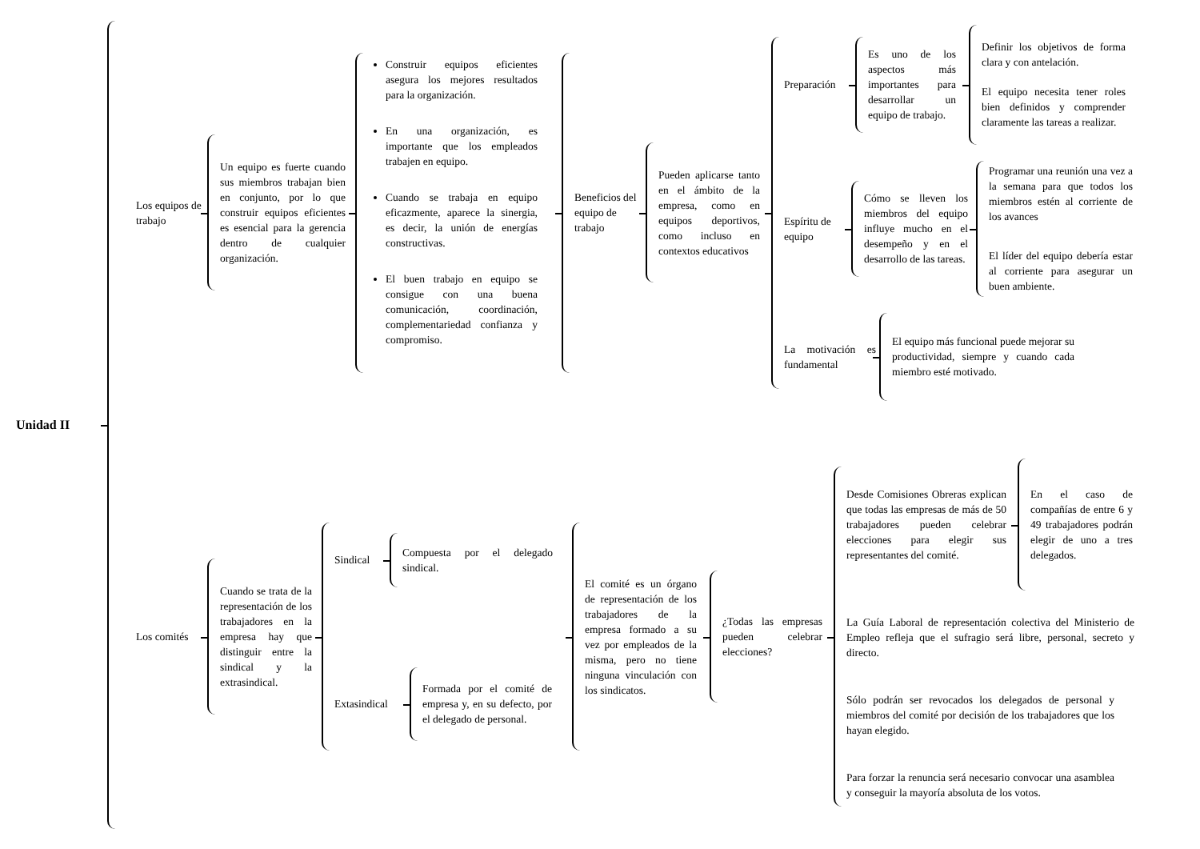Unidad II
Los equipos de trabajo
Un equipo es fuerte cuando sus miembros trabajan bien en conjunto, por lo que construir equipos eficientes es esencial para la gerencia dentro de cualquier organización.
Construir equipos eficientes asegura los mejores resultados para la organización.
En una organización, es importante que los empleados trabajen en equipo.
Cuando se trabaja en equipo eficazmente, aparece la sinergia, es decir, la unión de energías constructivas.
El buen trabajo en equipo se consigue con una buena comunicación, coordinación, complementariedad confianza y compromiso.
Beneficios del equipo de trabajo
Pueden aplicarse tanto en el ámbito de la empresa, como en equipos deportivos, como incluso en contextos educativos
Preparación
Es uno de los aspectos más importantes para desarrollar un equipo de trabajo.
Definir los objetivos de forma clara y con antelación.
El equipo necesita tener roles bien definidos y comprender claramente las tareas a realizar.
Espíritu de equipo
Cómo se lleven los miembros del equipo influye mucho en el desempeño y en el desarrollo de las tareas.
Programar una reunión una vez a la semana para que todos los miembros estén al corriente de los avances
El líder del equipo debería estar al corriente para asegurar un buen ambiente.
La motivación es fundamental
El equipo más funcional puede mejorar su productividad, siempre y cuando cada miembro esté motivado.
Los comités
Cuando se trata de la representación de los trabajadores en la empresa hay que distinguir entre la sindical y la extrasindical.
Sindical
Compuesta por el delegado sindical.
Extasindical
Formada por el comité de empresa y, en su defecto, por el delegado de personal.
El comité es un órgano de representación de los trabajadores de la empresa formado a su vez por empleados de la misma, pero no tiene ninguna vinculación con los sindicatos.
¿Todas las empresas pueden celebrar elecciones?
Desde Comisiones Obreras explican que todas las empresas de más de 50 trabajadores pueden celebrar elecciones para elegir sus representantes del comité.
En el caso de compañías de entre 6 y 49 trabajadores podrán elegir de uno a tres delegados.
La Guía Laboral de representación colectiva del Ministerio de Empleo refleja que el sufragio será libre, personal, secreto y directo.
Sólo podrán ser revocados los delegados de personal y miembros del comité por decisión de los trabajadores que los hayan elegido.
Para forzar la renuncia será necesario convocar una asamblea y conseguir la mayoría absoluta de los votos.